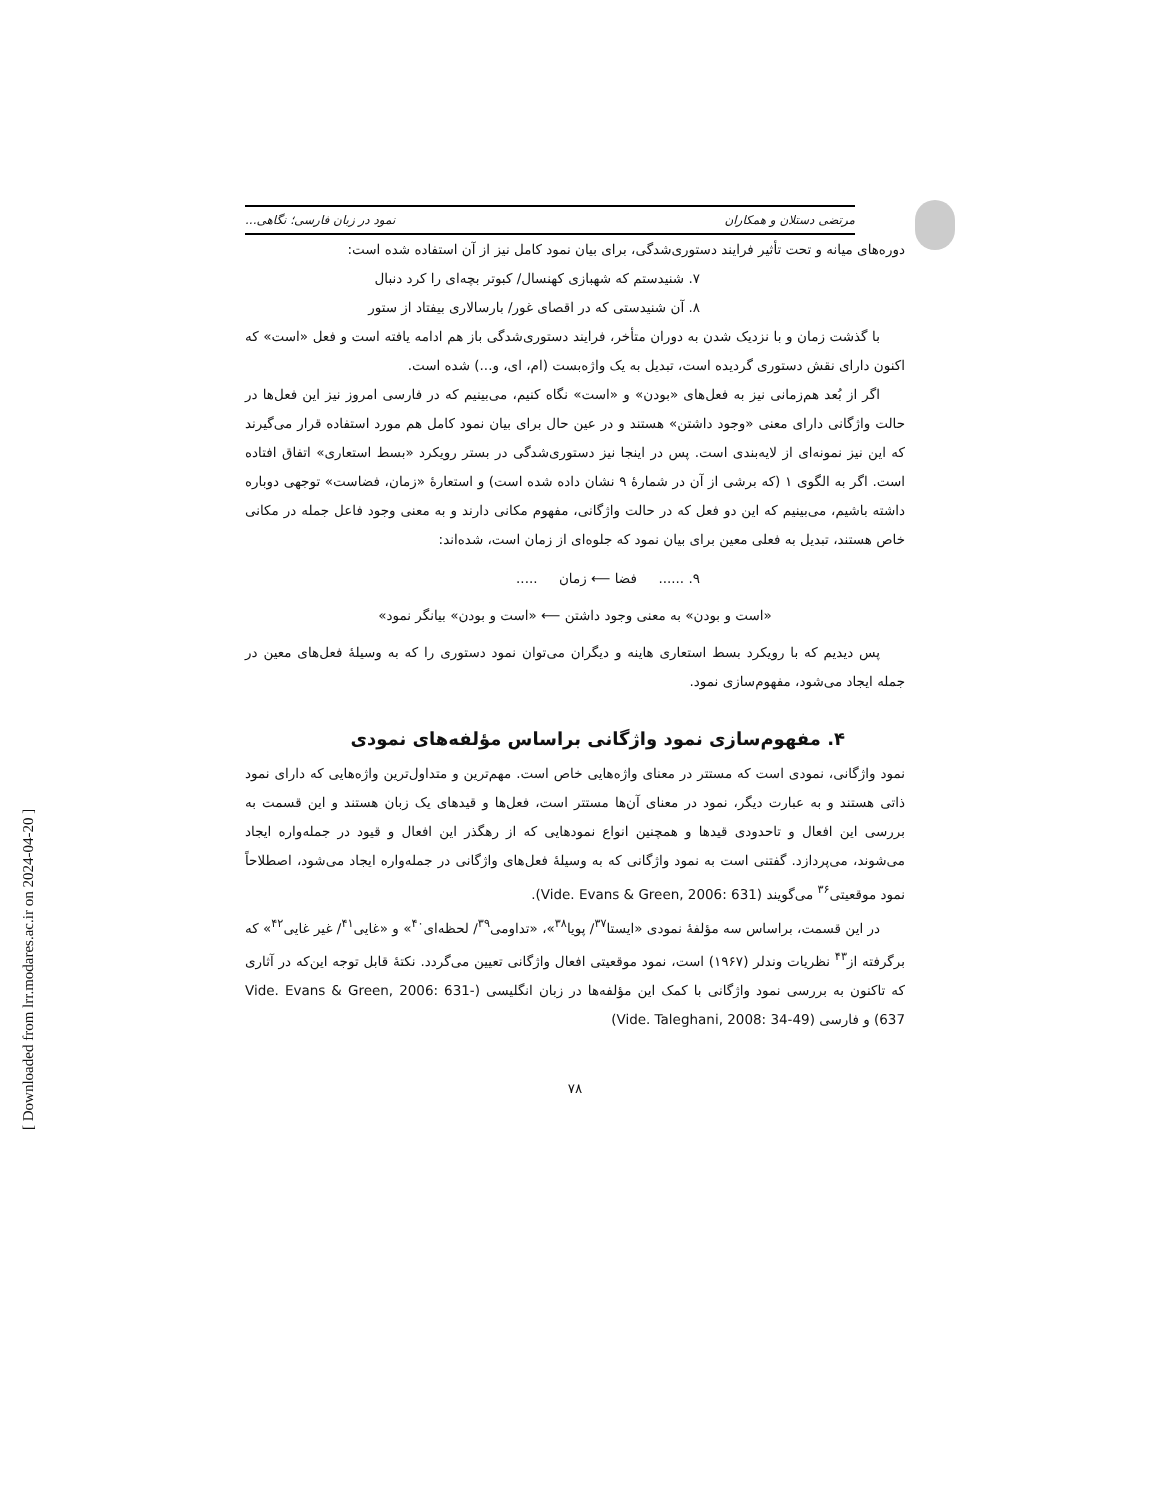مرتضی دستلان و همکاران نمود در زبان فارسی؛ نگاهی...
دوره‌های میانه و تحت تأثیر فرایند دستوری‌شدگی، برای بیان نمود کامل نیز از آن استفاده شده است:
۷. شنیدستم که شهبازی کهنسال/ کبوتر بچه‌ای را کرد دنبال
۸. آن شنیدستی که در اقصای غور/ بارسالاری بیفتاد از ستور
با گذشت زمان و با نزدیک شدن به دوران متأخر، فرایند دستوری‌شدگی باز هم ادامه یافته است و فعل «است» که اکنون دارای نقش دستوری گردیده است، تبدیل به یک واژه‌بست (ام، ای، و...) شده است.
اگر از بُعد هم‌زمانی نیز به فعل‌های «بودن» و «است» نگاه کنیم، می‌بینیم که در فارسی امروز نیز این فعل‌ها در حالت واژگانی دارای معنی «وجود داشتن» هستند و در عین حال برای بیان نمود کامل هم مورد استفاده قرار می‌گیرند که این نیز نمونه‌ای از لایه‌بندی است. پس در اینجا نیز دستوری‌شدگی در بستر رویکرد «بسط استعاری» اتفاق افتاده است. اگر به الگوی ۱ (که برشی از آن در شمارهٔ ۹ نشان داده شده است) و استعارهٔ «زمان، فضاست» توجهی دوباره داشته باشیم، می‌بینیم که این دو فعل که در حالت واژگانی، مفهوم مکانی دارند و به معنی وجود فاعل جمله در مکانی خاص هستند، تبدیل به فعلی معین برای بیان نمود که جلوه‌ای از زمان است، شده‌اند:
۹. ...... فضا ⟵ زمان .....
«است و بودن» به معنی وجود داشتن ⟵ «است و بودن» بیانگر نمود»
پس دیدیم که با رویکرد بسط استعاری هاینه و دیگران می‌توان نمود دستوری را که به وسیلهٔ فعل‌های معین در جمله ایجاد می‌شود، مفهوم‌سازی نمود.
۴. مفهوم‌سازی نمود واژگانی براساس مؤلفه‌های نمودی
نمود واژگانی، نمودی است که مستتر در معنای واژه‌هایی خاص است. مهم‌ترین و متداول‌ترین واژه‌هایی که دارای نمود ذاتی هستند و به عبارت دیگر، نمود در معنای آن‌ها مستتر است، فعل‌ها و قیدهای یک زبان هستند و این قسمت به بررسی این افعال و تاحدودی قیدها و همچنین انواع نمودهایی که از رهگذر این افعال و قیود در جمله‌واره ایجاد می‌شوند، می‌پردازد. گفتنی است به نمود واژگانی که به وسیلهٔ فعل‌های واژگانی در جمله‌واره ایجاد می‌شود، اصطلاحاً نمود موقعیتی<sup>۳۶</sup> می‌گویند (Vide. Evans & Green, 2006: 631).
در این قسمت، براساس سه مؤلفهٔ نمودی «ایستا<sup>۳۷</sup>/ پویا<sup>۳۸</sup>»، «تداومی<sup>۳۹</sup>/ لحظه‌ای<sup>۴۰</sup>» و «غایی<sup>۴۱</sup>/ غیر غایی<sup>۴۲</sup>» که برگرفته از<sup>۴۳</sup> نظریات وندلر (۱۹۶۷) است، نمود موقعیتی افعال واژگانی تعیین می‌گردد. نکتهٔ قابل توجه این‌که در آثاری که تاکنون به بررسی نمود واژگانی با کمک این مؤلفه‌ها در زبان انگلیسی (Vide. Evans & Green, 2006: 631- 637) و فارسی (Vide. Taleghani, 2008: 34-49)
۷۸
[ Downloaded from lrr.modares.ac.ir on 2024-04-20 ]